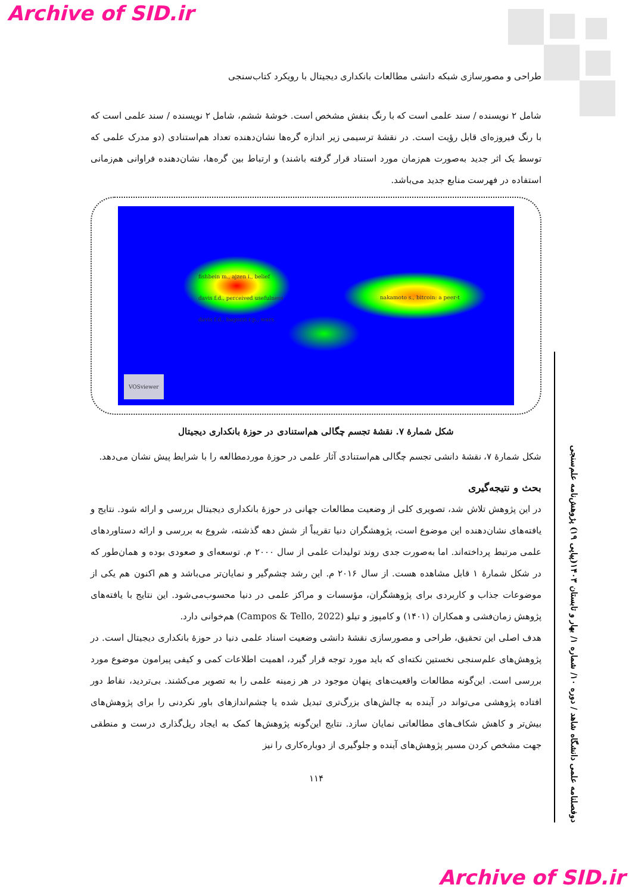Archive of SID.ir
طراحی و مصورسازی شبکه دانشی مطالعات بانکداری دیجیتال با رویکرد کتاب‌سنجی
شامل ۲ نویسنده / سند علمی است که با رنگ بنفش مشخص است. خوشهٔ ششم، شامل ۲ نویسنده / سند علمی است که با رنگ فیروزه‌ای قابل رؤیت است. در نقشهٔ ترسیمی زیر اندازه گره‌ها نشان‌دهنده تعداد هم‌استنادی (دو مدرک علمی که توسط یک اثر جدید به‌صورت هم‌زمان مورد استناد قرار گرفته باشند) و ارتباط بین گره‌ها، نشان‌دهنده فراوانی هم‌زمانی استفاده در فهرست منابع جدید می‌باشد.
fishbein m., ajzen i., belief
davis f.d., perceived usefulness
davis f.d., bagozzi r.p., wars
nakamoto s., bitcoin: a peer-t
VOSviewer
شکل شمارهٔ ۷. نقشهٔ تجسم چگالی هم‌استنادی در حوزهٔ بانکداری دیجیتال
شکل شمارهٔ ۷، نقشهٔ دانشی تجسم چگالی هم‌استنادی آثار علمی در حوزهٔ موردمطالعه را با شرایط پیش نشان می‌دهد.
بحث و نتیجه‌گیری
در این پژوهش تلاش شد، تصویری کلی از وضعیت مطالعات جهانی در حوزهٔ بانکداری دیجیتال بررسی و ارائه شود. نتایج و یافته‌های نشان‌دهنده این موضوع است، پژوهشگران دنیا تقریباً از شش دهه گذشته، شروع به بررسی و ارائه دستاوردهای علمی مرتبط پرداخته‌اند. اما به‌صورت جدی روند تولیدات علمی از سال ۲۰۰۰ م. توسعه‌ای و صعودی بوده و همان‌طور که در شکل شمارهٔ ۱ قابل مشاهده هست. از سال ۲۰۱۶ م. این رشد چشم‌گیر و نمایان‌تر می‌باشد و هم اکنون هم یکی از موضوعات جذاب و کاربردی برای پژوهشگران، مؤسسات و مراکز علمی در دنیا محسوب‌می‌شود. این نتایج با یافته‌های پژوهش زمان‌فشی و همکاران (۱۴۰۱) و کامپوز و تیلو (Campos & Tello, 2022) هم‌خوانی دارد.
هدف اصلی این تحقیق، طراحی و مصورسازی نقشهٔ دانشی وضعیت اسناد علمی دنیا در حوزهٔ بانکداری دیجیتال است. در پژوهش‌های علم‌سنجی نخستین نکته‌ای که باید مورد توجه قرار گیرد، اهمیت اطلاعات کمی و کیفی پیرامون موضوع مورد بررسی است. این‌گونه مطالعات واقعیت‌های پنهان موجود در هر زمینه علمی را به تصویر می‌کشند. بی‌تردید، نقاط دور افتاده پژوهشی می‌تواند در آینده به چالش‌های بزرگ‌تری تبدیل شده یا چشم‌اندازهای باور نکردنی را برای پژوهش‌های بیش‌تر و کاهش شکاف‌های مطالعاتی نمایان سازد. نتایج این‌گونه پژوهش‌ها کمک به ایجاد ریل‌گذاری درست و منطقی جهت مشخص کردن مسیر پژوهش‌های آینده و جلوگیری از دوباره‌کاری را نیز
۱۱۴
دوفصلنامه علمی دانشگاه شاهد / دوره ۱۰/ شماره ۱/ بهار و تابستان ۱۴۰۳(پیاپی ۱۹) پژوهش‌نامه علم‌سنجی
Archive of SID.ir